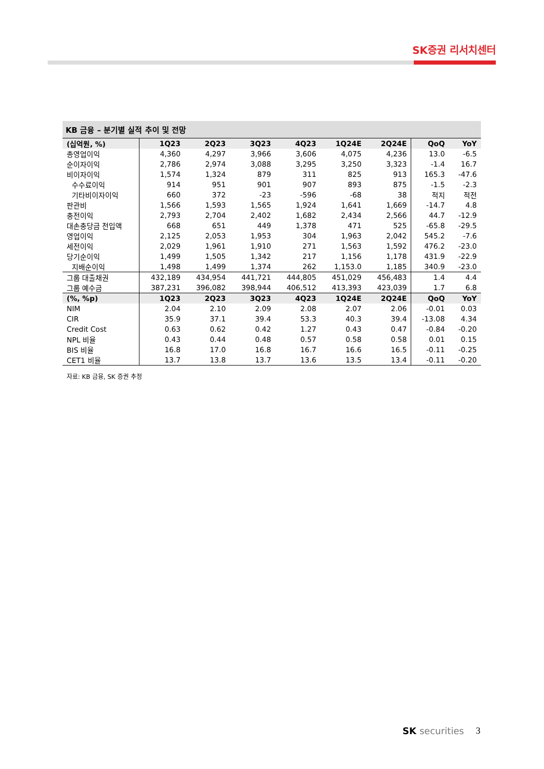SK증권 리서치센터
KB 금융 – 분기별 실적 추이 및 전망
| (십억원, %) | 1Q23 | 2Q23 | 3Q23 | 4Q23 | 1Q24E | 2Q24E | QoQ | YoY |
| --- | --- | --- | --- | --- | --- | --- | --- | --- |
| 총영업이익 | 4,360 | 4,297 | 3,966 | 3,606 | 4,075 | 4,236 | 13.0 | -6.5 |
| 순이자이익 | 2,786 | 2,974 | 3,088 | 3,295 | 3,250 | 3,323 | -1.4 | 16.7 |
| 비이자이익 | 1,574 | 1,324 | 879 | 311 | 825 | 913 | 165.3 | -47.6 |
| 수수료이익 | 914 | 951 | 901 | 907 | 893 | 875 | -1.5 | -2.3 |
| 기타비이자이익 | 660 | 372 | -23 | -596 | -68 | 38 | 적지 | 적전 |
| 판관비 | 1,566 | 1,593 | 1,565 | 1,924 | 1,641 | 1,669 | -14.7 | 4.8 |
| 충전이익 | 2,793 | 2,704 | 2,402 | 1,682 | 2,434 | 2,566 | 44.7 | -12.9 |
| 대손충당금 전입액 | 668 | 651 | 449 | 1,378 | 471 | 525 | -65.8 | -29.5 |
| 영업이익 | 2,125 | 2,053 | 1,953 | 304 | 1,963 | 2,042 | 545.2 | -7.6 |
| 세전이익 | 2,029 | 1,961 | 1,910 | 271 | 1,563 | 1,592 | 476.2 | -23.0 |
| 당기순이익 | 1,499 | 1,505 | 1,342 | 217 | 1,156 | 1,178 | 431.9 | -22.9 |
| 지배순이익 | 1,498 | 1,499 | 1,374 | 262 | 1,153.0 | 1,185 | 340.9 | -23.0 |
| 그룹 대출채권 | 432,189 | 434,954 | 441,721 | 444,805 | 451,029 | 456,483 | 1.4 | 4.4 |
| 그룹 예수금 | 387,231 | 396,082 | 398,944 | 406,512 | 413,393 | 423,039 | 1.7 | 6.8 |
| (%, %p) | 1Q23 | 2Q23 | 3Q23 | 4Q23 | 1Q24E | 2Q24E | QoQ | YoY |
| NIM | 2.04 | 2.10 | 2.09 | 2.08 | 2.07 | 2.06 | -0.01 | 0.03 |
| CIR | 35.9 | 37.1 | 39.4 | 53.3 | 40.3 | 39.4 | -13.08 | 4.34 |
| Credit Cost | 0.63 | 0.62 | 0.42 | 1.27 | 0.43 | 0.47 | -0.84 | -0.20 |
| NPL 비율 | 0.43 | 0.44 | 0.48 | 0.57 | 0.58 | 0.58 | 0.01 | 0.15 |
| BIS 비율 | 16.8 | 17.0 | 16.8 | 16.7 | 16.6 | 16.5 | -0.11 | -0.25 |
| CET1 비율 | 13.7 | 13.8 | 13.7 | 13.6 | 13.5 | 13.4 | -0.11 | -0.20 |
자료: KB 금융, SK 증권 추정
SK securities 3